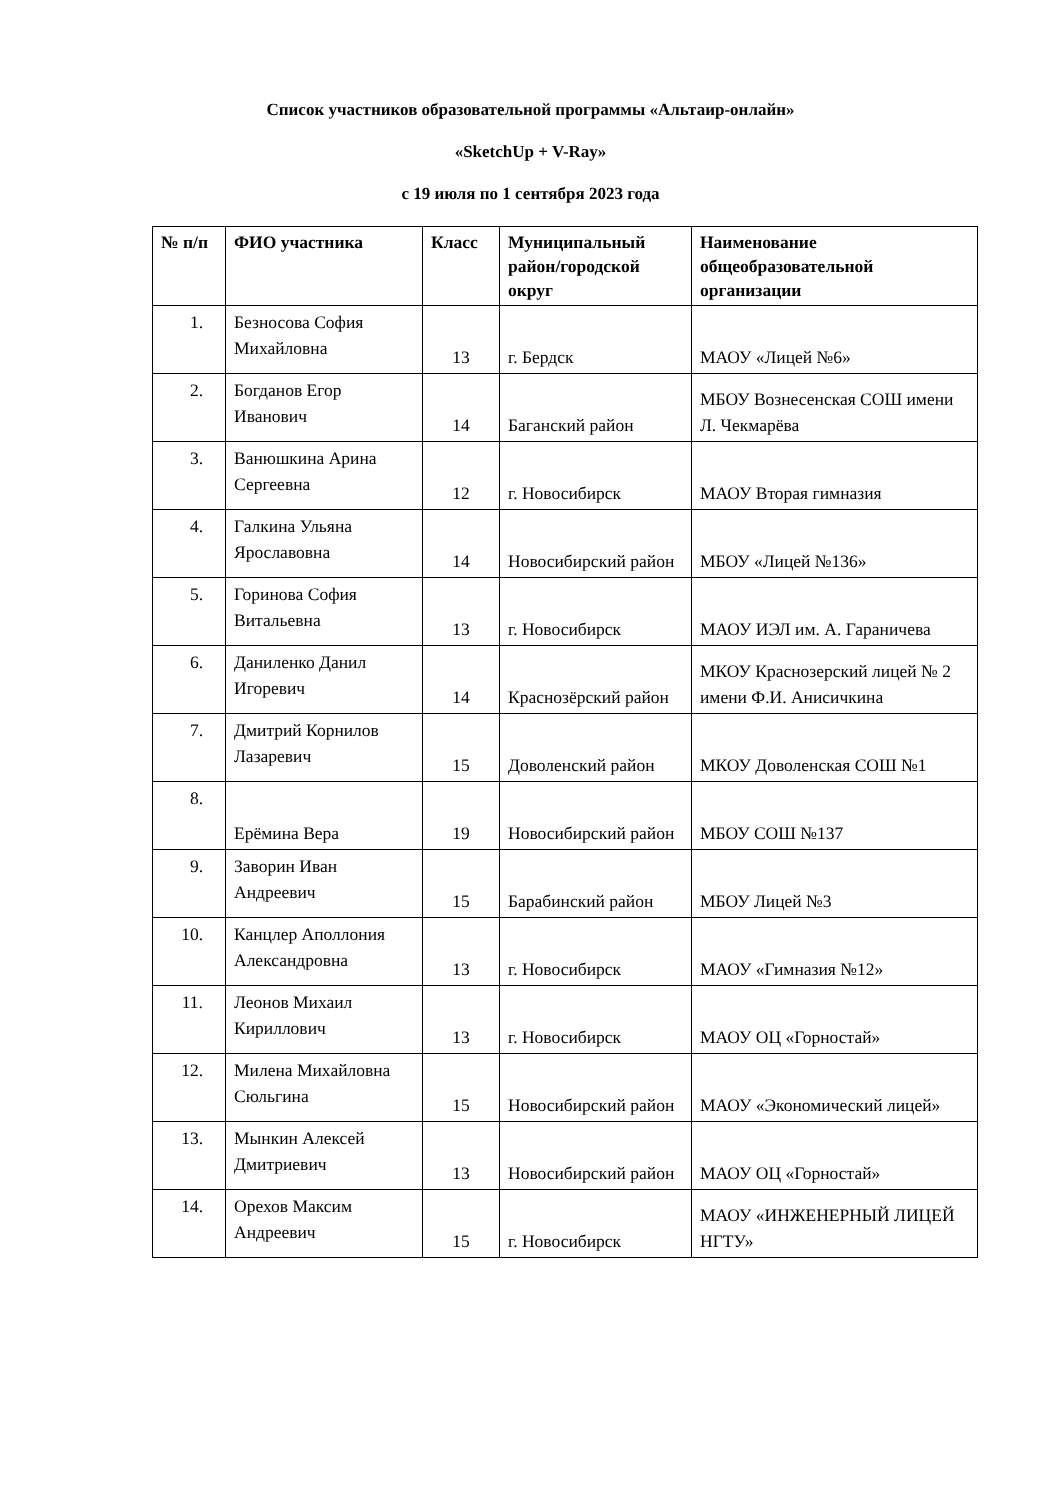Список участников образовательной программы «Альтаир-онлайн»
«SketchUp + V-Ray»
с 19 июля по 1 сентября 2023 года
| № п/п | ФИО участника | Класс | Муниципальный район/городской округ | Наименование общеобразовательной организации |
| --- | --- | --- | --- | --- |
| 1. | Безносова София Михайловна | 13 | г. Бердск | МАОУ «Лицей №6» |
| 2. | Богданов Егор Иванович | 14 | Баганский район | МБОУ Вознесенская СОШ имени Л. Чекмарёва |
| 3. | Ванюшкина Арина Сергеевна | 12 | г. Новосибирск | МАОУ Вторая гимназия |
| 4. | Галкина Ульяна Ярославовна | 14 | Новосибирский район | МБОУ «Лицей №136» |
| 5. | Горинова София Витальевна | 13 | г. Новосибирск | МАОУ ИЭЛ им. А. Гараничева |
| 6. | Даниленко Данил Игоревич | 14 | Краснозёрский район | МКОУ Краснозерский лицей № 2 имени Ф.И. Анисичкина |
| 7. | Дмитрий Корнилов Лазаревич | 15 | Доволенский район | МКОУ Доволенская СОШ №1 |
| 8. | Ерёмина Вера | 19 | Новосибирский район | МБОУ СОШ №137 |
| 9. | Заворин Иван Андреевич | 15 | Барабинский район | МБОУ Лицей №3 |
| 10. | Канцлер Аполлония Александровна | 13 | г. Новосибирск | МАОУ «Гимназия №12» |
| 11. | Леонов Михаил Кириллович | 13 | г. Новосибирск | МАОУ ОЦ «Горностай» |
| 12. | Милена Михайловна Сюльгина | 15 | Новосибирский район | МАОУ «Экономический лицей» |
| 13. | Мынкин Алексей Дмитриевич | 13 | Новосибирский район | МАОУ ОЦ «Горностай» |
| 14. | Орехов Максим Андреевич | 15 | г. Новосибирск | МАОУ «ИНЖЕНЕРНЫЙ ЛИЦЕЙ НГТУ» |